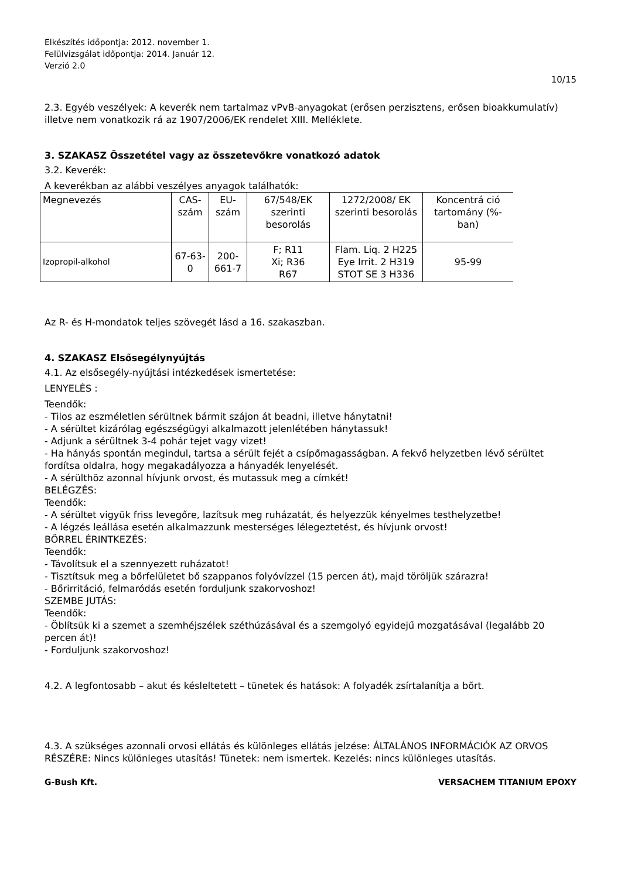Elkészítés időpontja: 2012. november 1.
Felülvizsgálat időpontja: 2014. Január 12.
Verzió 2.0
10/15
2.3. Egyéb veszélyek: A keverék nem tartalmaz vPvB-anyagokat (erősen perzisztens, erősen bioakkumulatív) illetve nem vonatkozik rá az 1907/2006/EK rendelet XIII. Melléklete.
3. SZAKASZ Összetétel vagy az összetevőkre vonatkozó adatok
3.2. Keverék:
A keverékban az alábbi veszélyes anyagok találhatók:
| Megnevezés | CAS-szám | EU-szám | 67/548/EK szerinti besorolás | 1272/2008/ EK szerinti besorolás | Koncentrá ció tartomány (%-ban) |
| --- | --- | --- | --- | --- | --- |
| Izopropil-alkohol | 67-63-0 | 200-661-7 | F; R11 Xi; R36 R67 | Flam. Liq. 2 H225 Eye Irrit. 2 H319 STOT SE 3 H336 | 95-99 |
Az R- és H-mondatok teljes szövegét lásd a 16. szakaszban.
4. SZAKASZ Elsősegélynyújtás
4.1. Az elsősegély-nyújtási intézkedések ismertetése:
LENYELÉS :
Teendők:
- Tilos az eszméletlen sérültnek bármit szájon át beadni, illetve hánytatni!
- A sérültet kizárólag egészségügyi alkalmazott jelenlétében hánytassuk!
- Adjunk a sérültnek 3-4 pohár tejet vagy vizet!
- Ha hányás spontán megindul, tartsa a sérült fejét a csípőmagasságban. A fekvő helyzetben lévő sérültet fordítsa oldalra, hogy megakadályozza a hányadék lenyelését.
- A sérülthöz azonnal hívjunk orvost, és mutassuk meg a címkét!
BELÉGZÉS:
Teendők:
- A sérültet vigyük friss levegőre, lazítsuk meg ruházatát, és helyezzük kényelmes testhelyzetbe!
- A légzés leállása esetén alkalmazzunk mesterséges lélegeztetést, és hívjunk orvost!
BŐRREL ÉRINTKEZÉS:
Teendők:
- Távolítsuk el a szennyezett ruházatot!
- Tisztítsuk meg a bőrfelületet bő szappanos folyóvízzel (15 percen át), majd töröljük szárazra!
- Bőrirritáció, felmaródás esetén forduljunk szakorvoshoz!
SZEMBE JUTÁS:
Teendők:
- Öblítsük ki a szemet a szemhéjszélek széthúzásával és a szemgolyó egyidejű mozgatásával (legalább 20 percen át)!
- Forduljunk szakorvoshoz!
4.2. A legfontosabb – akut és késleltetett – tünetek és hatások: A folyadék zsírtalanítja a bõrt.
4.3. A szükséges azonnali orvosi ellátás és különleges ellátás jelzése: ÁLTALÁNOS INFORMÁCIÓK AZ ORVOS RÉSZÉRE: Nincs különleges utasítás! Tünetek: nem ismertek. Kezelés: nincs különleges utasítás.
G-Bush Kft. VERSACHEM TITANIUM EPOXY